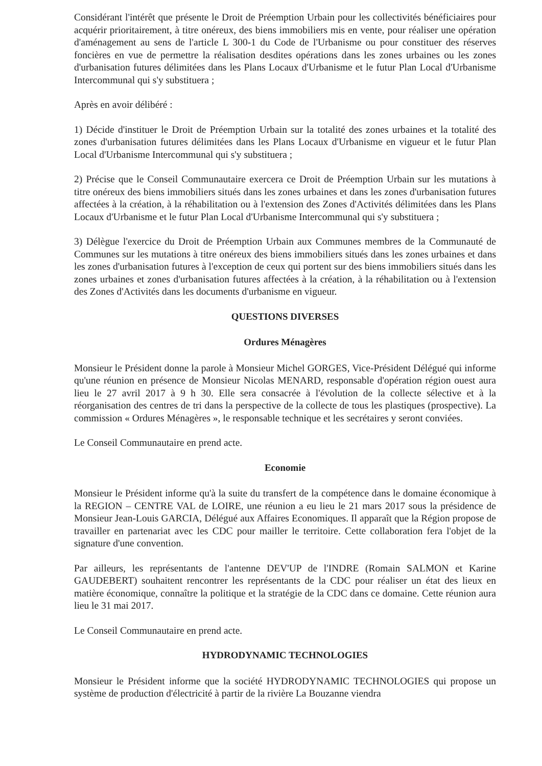Considérant l'intérêt que présente le Droit de Préemption Urbain pour les collectivités bénéficiaires pour acquérir prioritairement, à titre onéreux, des biens immobiliers mis en vente, pour réaliser une opération d'aménagement au sens de l'article L 300-1 du Code de l'Urbanisme ou pour constituer des réserves foncières en vue de permettre la réalisation desdites opérations dans les zones urbaines ou les zones d'urbanisation futures délimitées dans les Plans Locaux d'Urbanisme et le futur Plan Local d'Urbanisme Intercommunal qui s'y substituera ;
Après en avoir délibéré :
1) Décide d'instituer le Droit de Préemption Urbain sur la totalité des zones urbaines et la totalité des zones d'urbanisation futures délimitées dans les Plans Locaux d'Urbanisme en vigueur et le futur Plan Local d'Urbanisme Intercommunal qui s'y substituera ;
2) Précise que le Conseil Communautaire exercera ce Droit de Préemption Urbain sur les mutations à titre onéreux des biens immobiliers situés dans les zones urbaines et dans les zones d'urbanisation futures affectées à la création, à la réhabilitation ou à l'extension des Zones d'Activités délimitées dans les Plans Locaux d'Urbanisme et le futur Plan Local d'Urbanisme Intercommunal qui s'y substituera ;
3) Délègue l'exercice du Droit de Préemption Urbain aux Communes membres de la Communauté de Communes sur les mutations à titre onéreux des biens immobiliers situés dans les zones urbaines et dans les zones d'urbanisation futures à l'exception de ceux qui portent sur des biens immobiliers situés dans les zones urbaines et zones d'urbanisation futures affectées à la création, à la réhabilitation ou à l'extension des Zones d'Activités dans les documents d'urbanisme en vigueur.
QUESTIONS DIVERSES
Ordures Ménagères
Monsieur le Président donne la parole à Monsieur Michel GORGES, Vice-Président Délégué qui informe qu'une réunion en présence de Monsieur Nicolas MENARD, responsable d'opération région ouest aura lieu le 27 avril 2017 à 9 h 30. Elle sera consacrée à l'évolution de la collecte sélective et à la réorganisation des centres de tri dans la perspective de la collecte de tous les plastiques (prospective). La commission « Ordures Ménagères », le responsable technique et les secrétaires y seront conviées.
Le Conseil Communautaire en prend acte.
Economie
Monsieur le Président informe qu'à la suite du transfert de la compétence dans le domaine économique à la REGION – CENTRE VAL de LOIRE, une réunion a eu lieu le 21 mars 2017 sous la présidence de Monsieur Jean-Louis GARCIA, Délégué aux Affaires Economiques. Il apparaît que la Région propose de travailler en partenariat avec les CDC pour mailler le territoire. Cette collaboration fera l'objet de la signature d'une convention.
Par ailleurs, les représentants de l'antenne DEV'UP de l'INDRE (Romain SALMON et Karine GAUDEBERT) souhaitent rencontrer les représentants de la CDC pour réaliser un état des lieux en matière économique, connaître la politique et la stratégie de la CDC dans ce domaine. Cette réunion aura lieu le 31 mai 2017.
Le Conseil Communautaire en prend acte.
HYDRODYNAMIC TECHNOLOGIES
Monsieur le Président informe que la société HYDRODYNAMIC TECHNOLOGIES qui propose un système de production d'électricité à partir de la rivière La Bouzanne viendra